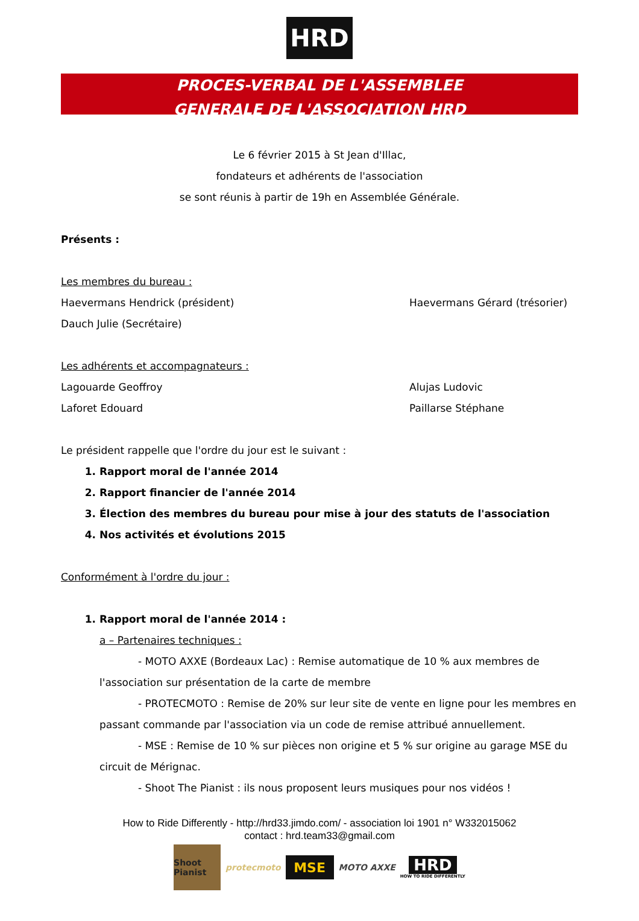HRD
PROCES-VERBAL DE L'ASSEMBLEE
GENERALE DE L'ASSOCIATION HRD
Le 6 février 2015 à St Jean d'Illac,
fondateurs et adhérents de l'association
se sont réunis à partir de 19h en Assemblée Générale.
Présents :
Les membres du bureau :
Haevermans Hendrick (président) Haevermans Gérard (trésorier)
Dauch Julie (Secrétaire)
Les adhérents et accompagnateurs :
Lagouarde Geoffroy Alujas Ludovic
Laforet Edouard Paillarse Stéphane
Le président rappelle que l'ordre du jour est le suivant :
1. Rapport moral de l'année 2014
2. Rapport financier de l'année 2014
3. Élection des membres du bureau pour mise à jour des statuts de l'association
4. Nos activités et évolutions 2015
Conformément à l'ordre du jour :
1. Rapport moral de l'année 2014 :
a – Partenaires techniques :
- MOTO AXXE (Bordeaux Lac) : Remise automatique de 10 % aux membres de l'association sur présentation de la carte de membre
- PROTECMOTO : Remise de 20% sur leur site de vente en ligne pour les membres en passant commande par l'association via un code de remise attribué annuellement.
- MSE : Remise de 10 % sur pièces non origine et 5 % sur origine au garage MSE du circuit de Mérignac.
- Shoot The Pianist : ils nous proposent leurs musiques pour nos vidéos !
How to Ride Differently - http://hrd33.jimdo.com/ - association loi 1901 n° W332015062
contact : hrd.team33@gmail.com
Shoot Pianist
protecmoto
MSE
MOTO AXXE
HRD
HOW TO RIDE DIFFERENTLY